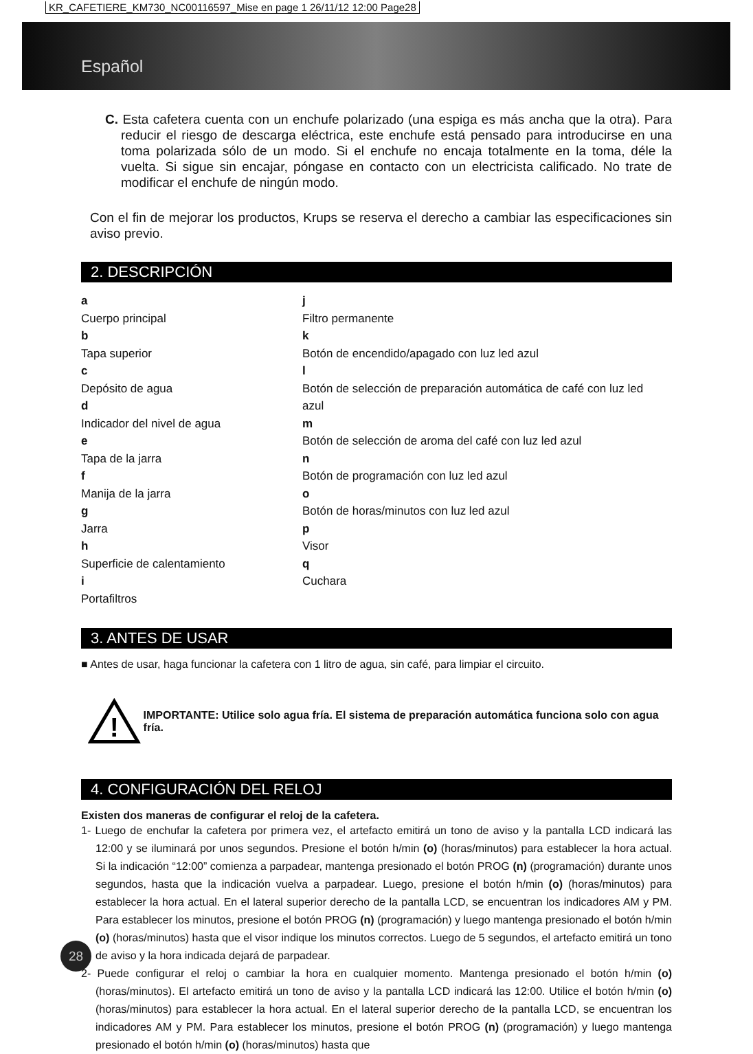KR_CAFETIERE_KM730_NC00116597_Mise en page 1 26/11/12 12:00 Page28
Español
C. Esta cafetera cuenta con un enchufe polarizado (una espiga es más ancha que la otra). Para reducir el riesgo de descarga eléctrica, este enchufe está pensado para introducirse en una toma polarizada sólo de un modo. Si el enchufe no encaja totalmente en la toma, déle la vuelta. Si sigue sin encajar, póngase en contacto con un electricista calificado. No trate de modificar el enchufe de ningún modo.
Con el fin de mejorar los productos, Krups se reserva el derecho a cambiar las especificaciones sin aviso previo.
2. DESCRIPCIÓN
a
Cuerpo principal
b
Tapa superior
c
Depósito de agua
d
Indicador del nivel de agua
e
Tapa de la jarra
f
Manija de la jarra
g
Jarra
h
Superficie de calentamiento
i
Portafiltros
j
Filtro permanente
k
Botón de encendido/apagado con luz led azul
l
Botón de selección de preparación automática de café con luz led azul
m
Botón de selección de aroma del café con luz led azul
n
Botón de programación con luz led azul
o
Botón de horas/minutos con luz led azul
p
Visor
q
Cuchara
3. ANTES DE USAR
■ Antes de usar, haga funcionar la cafetera con 1 litro de agua, sin café, para limpiar el circuito.
!
IMPORTANTE: Utilice solo agua fría. El sistema de preparación automática funciona solo con agua fría.
4. CONFIGURACIÓN DEL RELOJ
Existen dos maneras de configurar el reloj de la cafetera.
1- Luego de enchufar la cafetera por primera vez, el artefacto emitirá un tono de aviso y la pantalla LCD indicará las 12:00 y se iluminará por unos segundos. Presione el botón h/min (o) (horas/minutos) para establecer la hora actual. Si la indicación “12:00” comienza a parpadear, mantenga presionado el botón PROG (n) (programación) durante unos segundos, hasta que la indicación vuelva a parpadear. Luego, presione el botón h/min (o) (horas/minutos) para establecer la hora actual. En el lateral superior derecho de la pantalla LCD, se encuentran los indicadores AM y PM. Para establecer los minutos, presione el botón PROG (n) (programación) y luego mantenga presionado el botón h/min (o) (horas/minutos) hasta que el visor indique los minutos correctos. Luego de 5 segundos, el artefacto emitirá un tono de aviso y la hora indicada dejará de parpadear.
2- Puede configurar el reloj o cambiar la hora en cualquier momento. Mantenga presionado el botón h/min (o) (horas/minutos). El artefacto emitirá un tono de aviso y la pantalla LCD indicará las 12:00. Utilice el botón h/min (o) (horas/minutos) para establecer la hora actual. En el lateral superior derecho de la pantalla LCD, se encuentran los indicadores AM y PM. Para establecer los minutos, presione el botón PROG (n) (programación) y luego mantenga presionado el botón h/min (o) (horas/minutos) hasta que
28